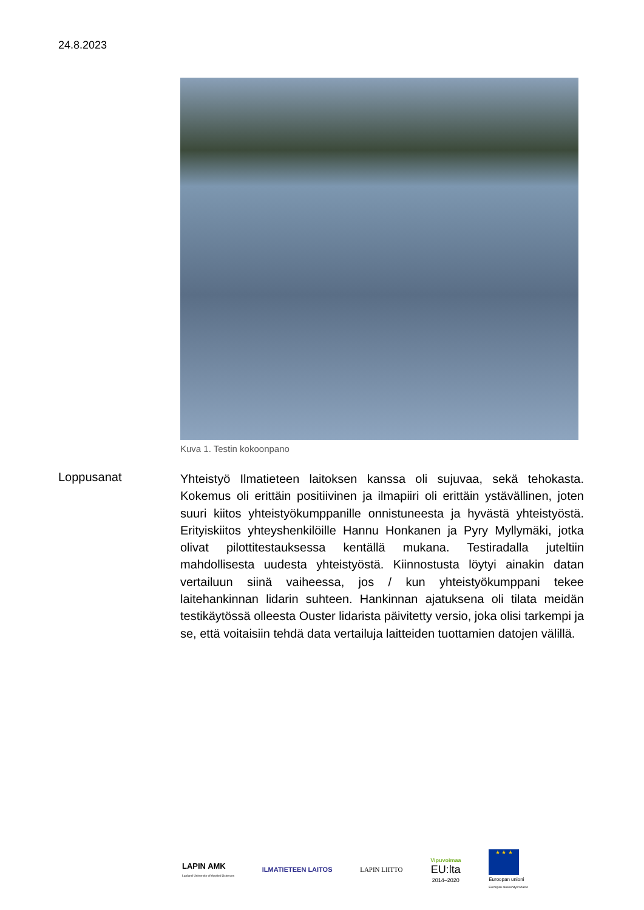24.8.2023
Kuva 1. Testin kokoonpano
Loppusanat
Yhteistyö Ilmatieteen laitoksen kanssa oli sujuvaa, sekä tehokasta. Kokemus oli erittäin positiivinen ja ilmapiiri oli erittäin ystävällinen, joten suuri kiitos yhteistyökumppanille onnistuneesta ja hyvästä yhteistyöstä. Erityiskiitos yhteyshenkilöille Hannu Honkanen ja Pyry Myllymäki, jotka olivat pilottitestauksessa kentällä mukana. Testiradalla juteltiin mahdollisesta uudesta yhteistyöstä. Kiinnostusta löytyi ainakin datan vertailuun siinä vaiheessa, jos / kun yhteistyökumppani tekee laitehankinnan lidarin suhteen. Hankinnan ajatuksena oli tilata meidän testikäytössä olleesta Ouster lidarista päivitetty versio, joka olisi tarkempi ja se, että voitaisiin tehdä data vertailuja laitteiden tuottamien datojen välillä.
LAPIN AMK
Lapland University of Applied Sciences
ILMATIETEEN LAITOS LAPIN LIITTO
Vipuvoimaa
EU:lta
2014–2020
★ ★ ★
Euroopan unioni
Euroopan aluekehitysrahasto